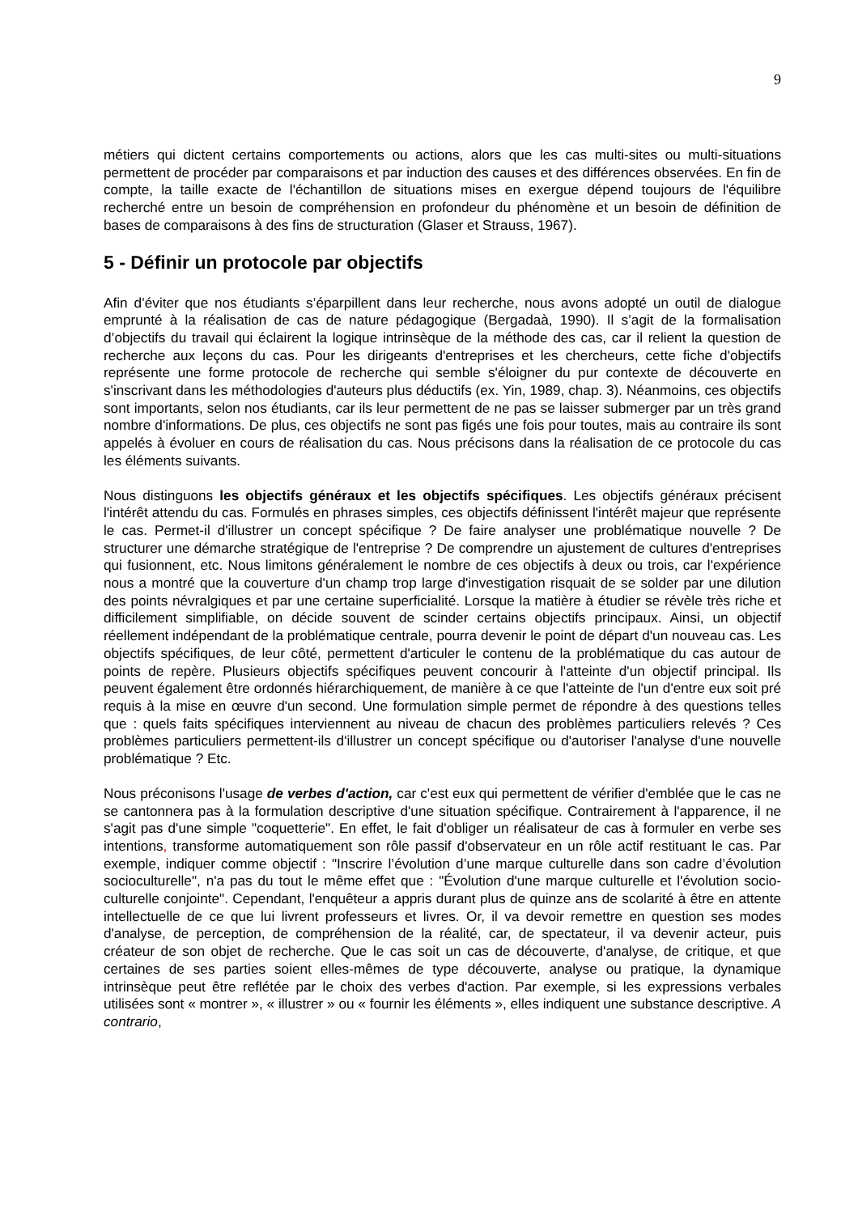9
métiers qui dictent certains comportements ou actions, alors que les cas multi-sites ou multi-situations permettent de procéder par comparaisons et par induction des causes et des différences observées. En fin de compte, la taille exacte de l'échantillon de situations mises en exergue dépend toujours de l'équilibre recherché entre un besoin de compréhension en profondeur du phénomène et un besoin de définition de bases de comparaisons à des fins de structuration (Glaser et Strauss, 1967).
5 - Définir un protocole par objectifs
Afin d’éviter que nos étudiants s’éparpillent dans leur recherche, nous avons adopté un outil de dialogue emprunté à la réalisation de cas de nature pédagogique (Bergadaà, 1990). Il s’agit de la formalisation d’objectifs du travail qui éclairent la logique intrinsèque de la méthode des cas, car il relient la question de recherche aux leçons du cas. Pour les dirigeants d'entreprises et les chercheurs, cette fiche d'objectifs représente une forme protocole de recherche qui semble s'éloigner du pur contexte de découverte en s'inscrivant dans les méthodologies d'auteurs plus déductifs (ex. Yin, 1989, chap. 3). Néanmoins, ces objectifs sont importants, selon nos étudiants, car ils leur permettent de ne pas se laisser submerger par un très grand nombre d'informations. De plus, ces objectifs ne sont pas figés une fois pour toutes, mais au contraire ils sont appelés à évoluer en cours de réalisation du cas. Nous précisons dans la réalisation de ce protocole du cas les éléments suivants.
Nous distinguons les objectifs généraux et les objectifs spécifiques. Les objectifs généraux précisent l'intérêt attendu du cas. Formulés en phrases simples, ces objectifs définissent l'intérêt majeur que représente le cas. Permet-il d'illustrer un concept spécifique ? De faire analyser une problématique nouvelle ? De structurer une démarche stratégique de l'entreprise ? De comprendre un ajustement de cultures d'entreprises qui fusionnent, etc. Nous limitons généralement le nombre de ces objectifs à deux ou trois, car l'expérience nous a montré que la couverture d'un champ trop large d'investigation risquait de se solder par une dilution des points névralgiques et par une certaine superficialité. Lorsque la matière à étudier se révèle très riche et difficilement simplifiable, on décide souvent de scinder certains objectifs principaux. Ainsi, un objectif réellement indépendant de la problématique centrale, pourra devenir le point de départ d'un nouveau cas. Les objectifs spécifiques, de leur côté, permettent d'articuler le contenu de la problématique du cas autour de points de repère. Plusieurs objectifs spécifiques peuvent concourir à l'atteinte d'un objectif principal. Ils peuvent également être ordonnés hiérarchiquement, de manière à ce que l'atteinte de l'un d'entre eux soit pré requis à la mise en œuvre d'un second. Une formulation simple permet de répondre à des questions telles que : quels faits spécifiques interviennent au niveau de chacun des problèmes particuliers relevés ? Ces problèmes particuliers permettent-ils d'illustrer un concept spécifique ou d'autoriser l'analyse d'une nouvelle problématique ? Etc.
Nous préconisons l'usage de verbes d'action, car c'est eux qui permettent de vérifier d'emblée que le cas ne se cantonnera pas à la formulation descriptive d'une situation spécifique. Contrairement à l'apparence, il ne s'agit pas d'une simple "coquetterie". En effet, le fait d'obliger un réalisateur de cas à formuler en verbe ses intentions, transforme automatiquement son rôle passif d'observateur en un rôle actif restituant le cas. Par exemple, indiquer comme objectif : "Inscrire l’évolution d’une marque culturelle dans son cadre d’évolution socioculturelle", n'a pas du tout le même effet que : "Évolution d'une marque culturelle et l'évolution socio-culturelle conjointe". Cependant, l'enquêteur a appris durant plus de quinze ans de scolarité à être en attente intellectuelle de ce que lui livrent professeurs et livres. Or, il va devoir remettre en question ses modes d'analyse, de perception, de compréhension de la réalité, car, de spectateur, il va devenir acteur, puis créateur de son objet de recherche. Que le cas soit un cas de découverte, d'analyse, de critique, et que certaines de ses parties soient elles-mêmes de type découverte, analyse ou pratique, la dynamique intrinsèque peut être reflétée par le choix des verbes d'action. Par exemple, si les expressions verbales utilisées sont « montrer », « illustrer » ou « fournir les éléments », elles indiquent une substance descriptive. A contrario,